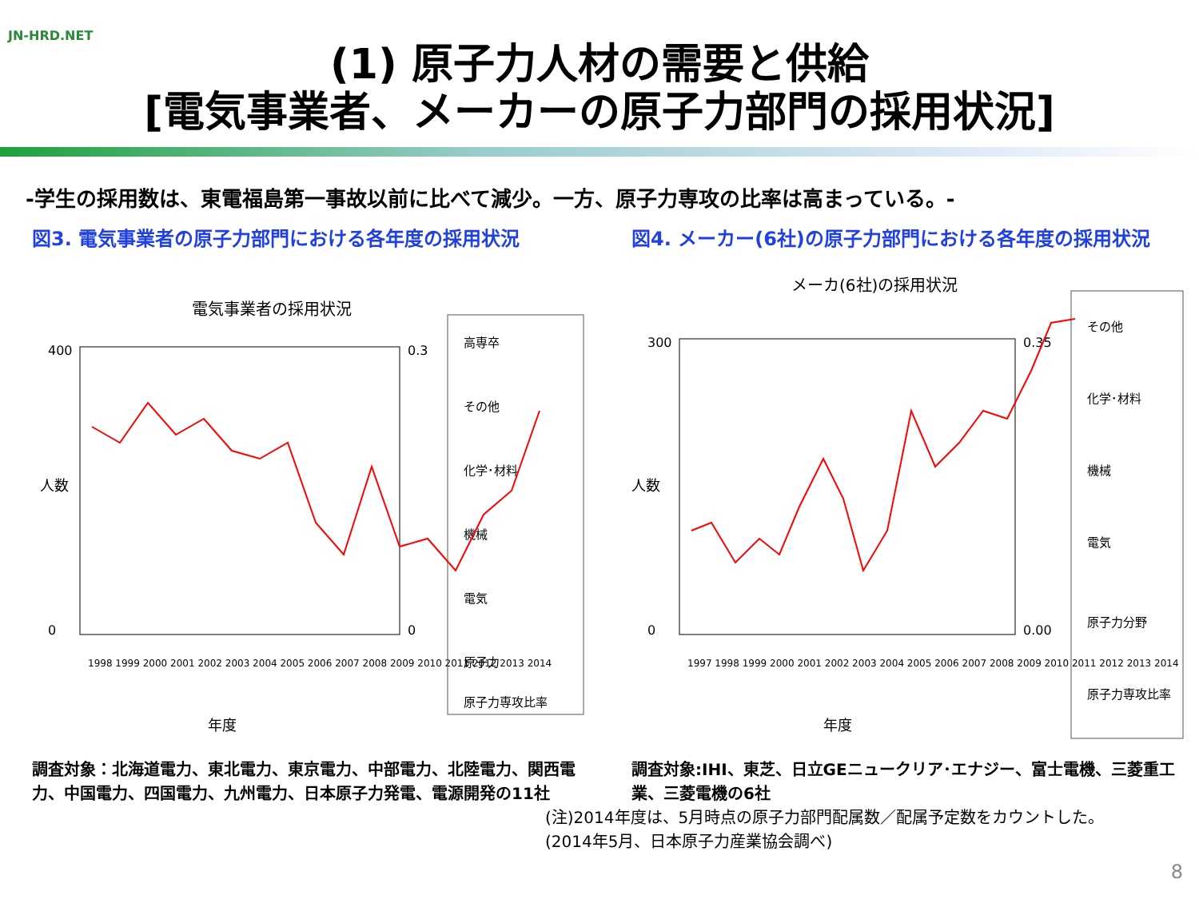JN-HRD.NET
(1) 原子力人材の需要と供給
[電気事業者、メーカーの原子力部門の採用状況]
-学生の採用数は、東電福島第一事故以前に比べて減少。一方、原子力専攻の比率は高まっている。-
図3. 電気事業者の原子力部門における各年度の採用状況
電気事業者の採用状況
400
0
人数
0.3
0
年度
1998 1999 2000 2001 2002 2003 2004 2005 2006 2007 2008 2009 2010 2011 2012 2013 2014
高専卒
その他
化学･材料
機械
電気
原子力
原子力専攻比率
調査対象：北海道電力、東北電力、東京電力、中部電力、北陸電力、関西電力、中国電力、四国電力、九州電力、日本原子力発電、電源開発の11社
図4. メーカー(6社)の原子力部門における各年度の採用状況
メーカ(6社)の採用状況
300
0
人数
0.35
0.00
年度
1997 1998 1999 2000 2001 2002 2003 2004 2005 2006 2007 2008 2009 2010 2011 2012 2013 2014
その他
化学･材料
機械
電気
原子力分野
原子力専攻比率
調査対象:IHI、東芝、日立GEニュークリア･エナジー、富士電機、三菱重工業、三菱電機の6社
(注)2014年度は、5月時点の原子力部門配属数／配属予定数をカウントした。(2014年5月、日本原子力産業協会調べ)
8